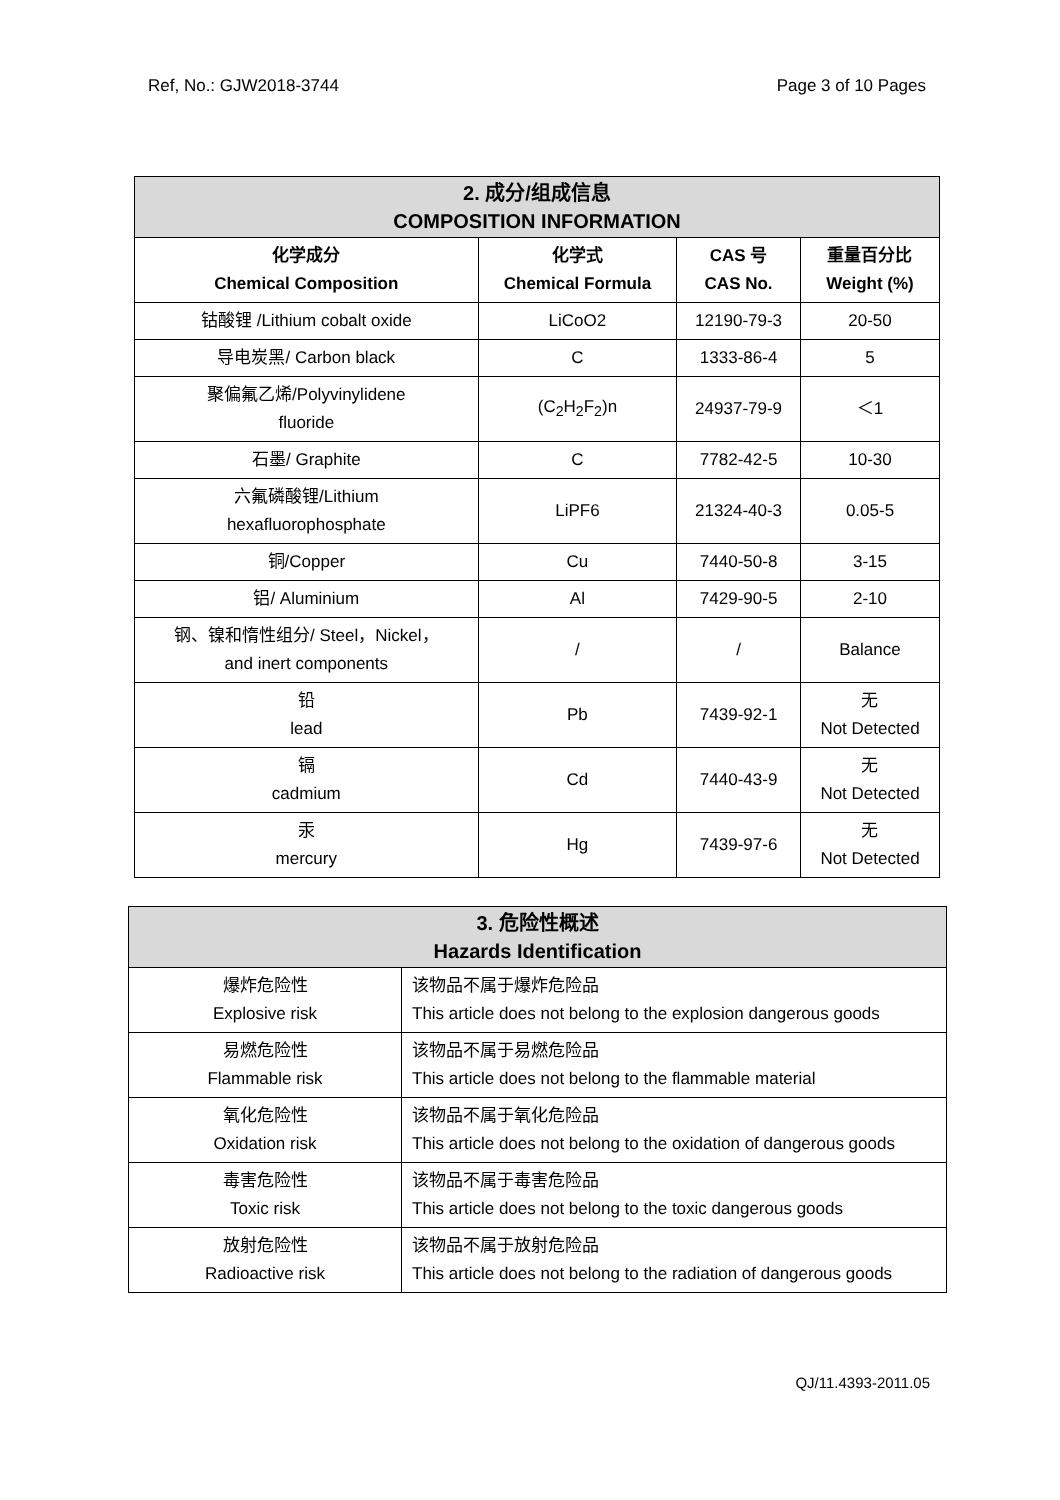Ref, No.: GJW2018-3744 Page 3 of 10 Pages
| 2. 成分/组成信息 COMPOSITION INFORMATION | | | |
| 化学成分 Chemical Composition | 化学式 Chemical Formula | CAS 号 CAS No. | 重量百分比 Weight (%) |
| 钴酸锂 /Lithium cobalt oxide | LiCoO2 | 12190-79-3 | 20-50 |
| 导电炭黑/ Carbon black | C | 1333-86-4 | 5 |
| 聚偏氟乙烯/Polyvinylidene fluoride | (C<sub>2</sub>H<sub>2</sub>F<sub>2</sub>)n | 24937-79-9 | ＜1 |
| 石墨/ Graphite | C | 7782-42-5 | 10-30 |
| 六氟磷酸锂/Lithium hexafluorophosphate | LiPF6 | 21324-40-3 | 0.05-5 |
| 铜/Copper | Cu | 7440-50-8 | 3-15 |
| 铝/ Aluminium | Al | 7429-90-5 | 2-10 |
| 钢、镍和惰性组分/ Steel，Nickel， and inert components | / | / | Balance |
| 铅 lead | Pb | 7439-92-1 | 无 Not Detected |
| 镉 cadmium | Cd | 7440-43-9 | 无 Not Detected |
| 汞 mercury | Hg | 7439-97-6 | 无 Not Detected |
| 3. 危险性概述 Hazards Identification | |
| 爆炸危险性 Explosive risk | 该物品不属于爆炸危险品 This article does not belong to the explosion dangerous goods |
| 易燃危险性 Flammable risk | 该物品不属于易燃危险品 This article does not belong to the flammable material |
| 氧化危险性 Oxidation risk | 该物品不属于氧化危险品 This article does not belong to the oxidation of dangerous goods |
| 毒害危险性 Toxic risk | 该物品不属于毒害危险品 This article does not belong to the toxic dangerous goods |
| 放射危险性 Radioactive risk | 该物品不属于放射危险品 This article does not belong to the radiation of dangerous goods |
QJ/11.4393-2011.05